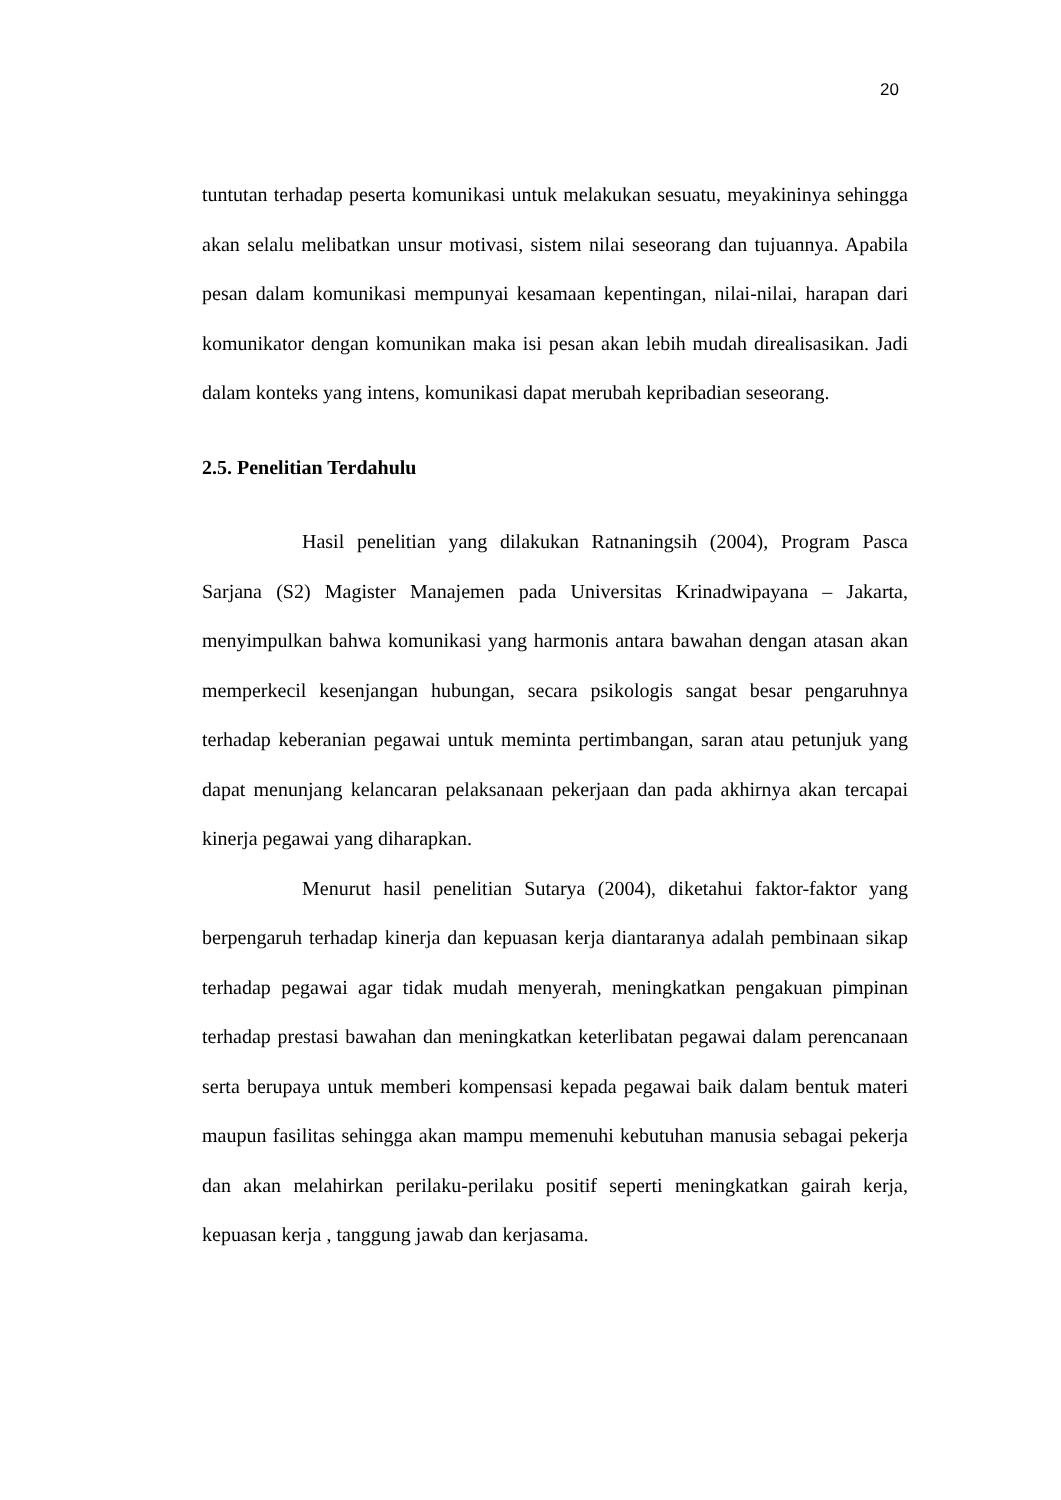20
tuntutan terhadap peserta komunikasi untuk melakukan sesuatu, meyakininya sehingga akan selalu melibatkan unsur motivasi, sistem nilai seseorang dan tujuannya. Apabila pesan dalam komunikasi mempunyai kesamaan kepentingan, nilai-nilai, harapan dari komunikator dengan komunikan maka isi pesan akan lebih mudah direalisasikan. Jadi dalam konteks yang intens, komunikasi dapat merubah kepribadian seseorang.
2.5. Penelitian Terdahulu
Hasil penelitian yang dilakukan Ratnaningsih (2004), Program Pasca Sarjana (S2) Magister Manajemen pada Universitas Krinadwipayana – Jakarta, menyimpulkan bahwa komunikasi yang harmonis antara bawahan dengan atasan akan memperkecil kesenjangan hubungan, secara psikologis sangat besar pengaruhnya terhadap keberanian pegawai untuk meminta pertimbangan, saran atau petunjuk yang dapat menunjang kelancaran pelaksanaan pekerjaan dan pada akhirnya akan tercapai kinerja pegawai yang diharapkan.
Menurut hasil penelitian Sutarya (2004), diketahui faktor-faktor yang berpengaruh terhadap kinerja dan kepuasan kerja diantaranya adalah pembinaan sikap terhadap pegawai agar tidak mudah menyerah, meningkatkan pengakuan pimpinan terhadap prestasi bawahan dan meningkatkan keterlibatan pegawai dalam perencanaan serta berupaya untuk memberi kompensasi kepada pegawai baik dalam bentuk materi maupun fasilitas sehingga akan mampu memenuhi kebutuhan manusia sebagai pekerja dan akan melahirkan perilaku-perilaku positif seperti meningkatkan gairah kerja, kepuasan kerja , tanggung jawab dan kerjasama.